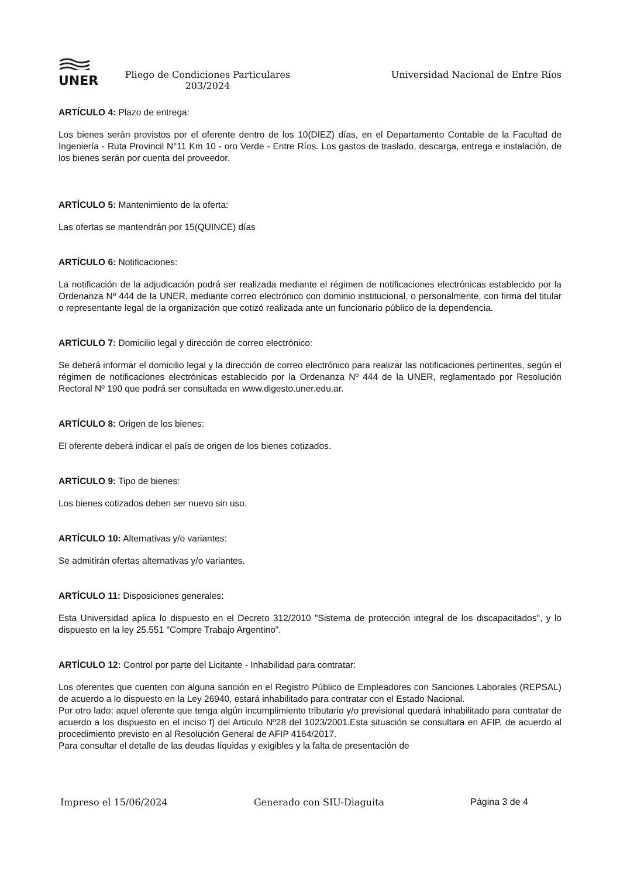UNER
Pliego de Condiciones Particulares 203/2024
Universidad Nacional de Entre Ríos
ARTÍCULO 4: Plazo de entrega:
Los bienes serán provistos por el oferente dentro de los 10(DIEZ) días, en el Departamento Contable de la Facultad de Ingeniería - Ruta Provincil N°11 Km 10 - oro Verde - Entre Ríos. Los gastos de traslado, descarga, entrega e instalación, de los bienes serán por cuenta del proveedor.
ARTÍCULO 5: Mantenimiento de la oferta:
Las ofertas se mantendrán por 15(QUINCE) días
ARTÍCULO 6: Notificaciones:
La notificación de la adjudicación podrá ser realizada mediante el régimen de notificaciones electrónicas establecido por la Ordenanza Nº 444 de la UNER, mediante correo electrónico con dominio institucional, o personalmente, con firma del titular o representante legal de la organización que cotizó realizada ante un funcionario público de la dependencia.
ARTÍCULO 7: Domicilio legal y dirección de correo electrónico:
Se deberá informar el domicilio legal y la dirección de correo electrónico para realizar las notificaciones pertinentes, según el régimen de notificaciones electrónicas establecido por la Ordenanza Nº 444 de la UNER, reglamentado por Resolución Rectoral Nº 190 que podrá ser consultada en www.digesto.uner.edu.ar.
ARTÍCULO 8: Origen de los bienes:
El oferente deberá indicar el país de origen de los bienes cotizados.
ARTÍCULO 9: Tipo de bienes:
Los bienes cotizados deben ser nuevo sin uso.
ARTÍCULO 10: Alternativas y/o variantes:
Se admitirán ofertas alternativas y/o variantes.
ARTÍCULO 11: Disposiciones generales:
Esta Universidad aplica lo dispuesto en el Decreto 312/2010 "Sistema de protección integral de los discapacitados", y lo dispuesto en la ley 25.551 "Compre Trabajo Argentino".
ARTÍCULO 12: Control por parte del Licitante - Inhabilidad para contratar:
Los oferentes que cuenten con alguna sanción en el Registro Público de Empleadores con Sanciones Laborales (REPSAL) de acuerdo a lo dispuesto en la Ley 26940, estará inhabilitado para contratar con el Estado Nacional.
Por otro lado; aquel oferente que tenga algún incumplimiento tributario y/o previsional quedará inhabilitado para contratar de acuerdo a los dispuesto en el inciso f) del Articulo Nº28 del 1023/2001.Esta situación se consultara en AFIP, de acuerdo al procedimiento previsto en al Resolución General de AFIP 4164/2017.
Para consultar el detalle de las deudas líquidas y exigibles y la falta de presentación de
Impreso el 15/06/2024 Generado con SIU-Diaguita Página 3 de 4